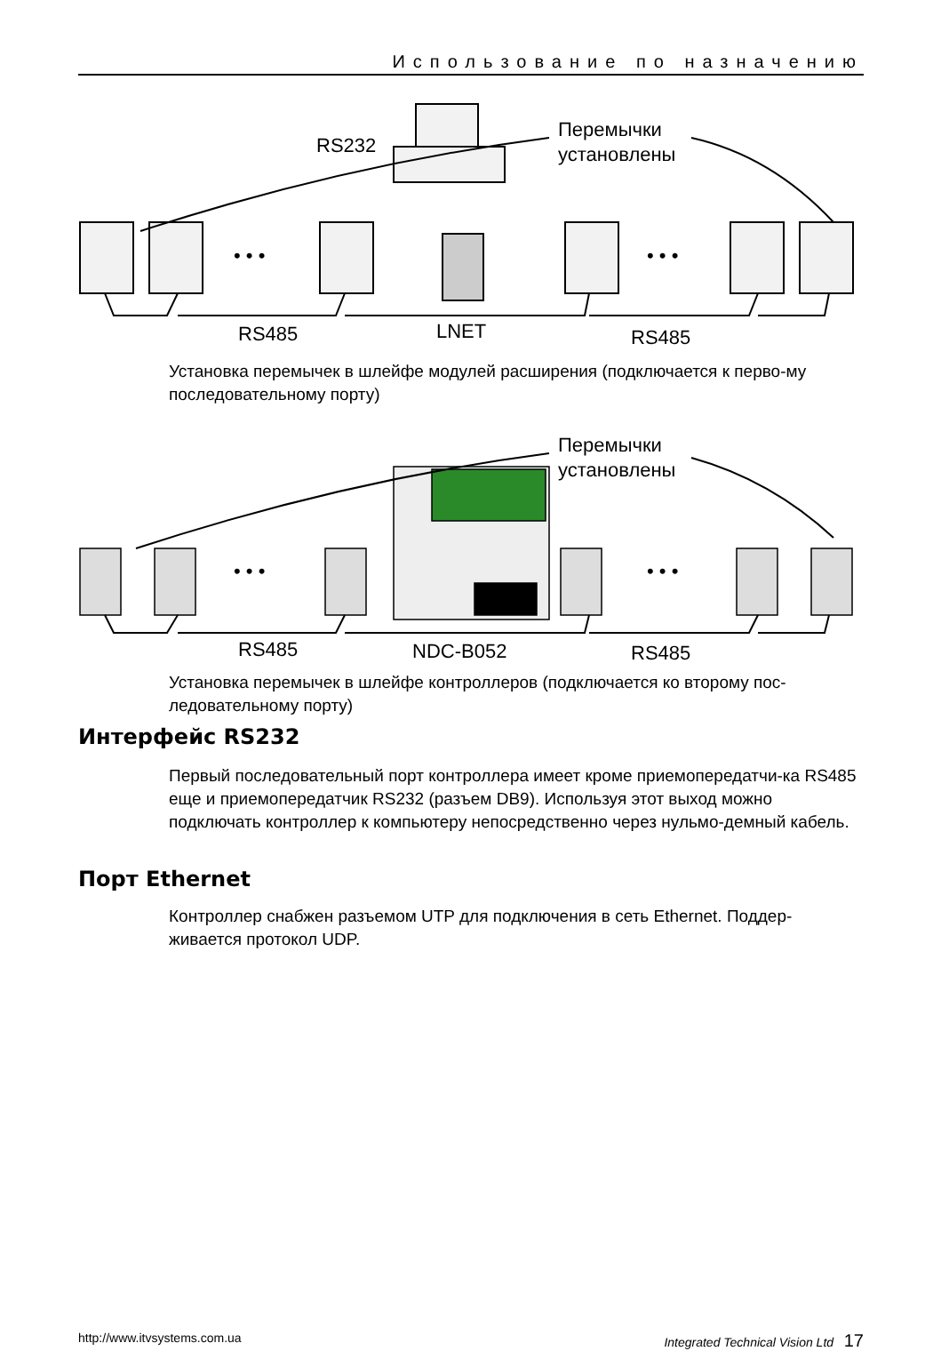Использование по назначению
• • •
• • •
RS232
Перемычки
установлены
RS485
LNET
RS485
Установка перемычек в шлейфе модулей расширения (подключается к перво-му последовательному порту)
• • •
• • •
Перемычки
установлены
RS485
NDC-B052
RS485
Установка перемычек в шлейфе контроллеров (подключается ко второму пос-ледовательному порту)
Интерфейс RS232
Первый последовательный порт контроллера имеет кроме приемопередатчи-ка RS485 еще и приемопередатчик RS232 (разъем DB9). Используя этот выход можно подключать контроллер к компьютеру непосредственно через нульмо-демный кабель.
Порт Ethernet
Контроллер снабжен разъемом UTP для подключения в сеть Ethernet. Поддер-живается протокол UDP.
http://www.itvsystems.com.ua Integrated Technical Vision Ltd 17